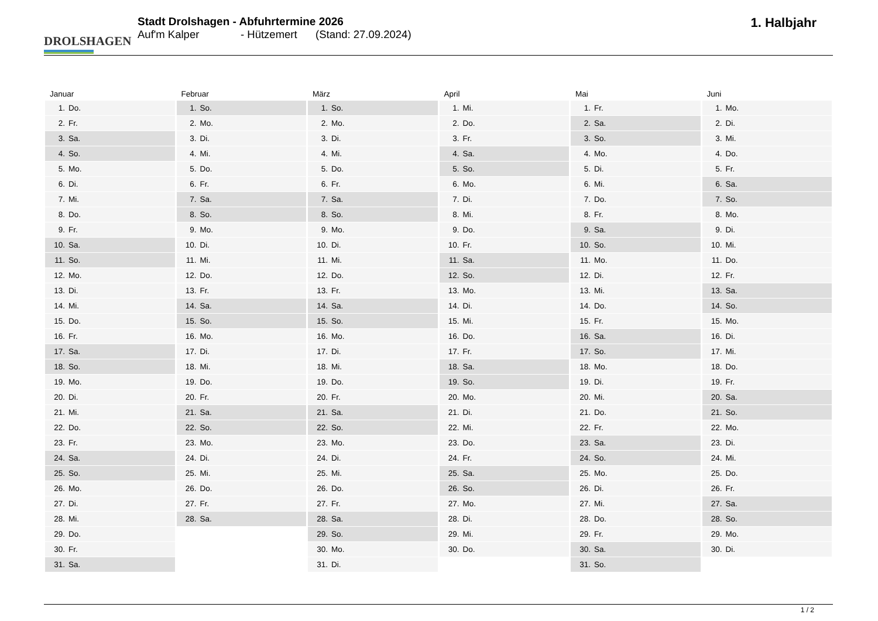DROLSHAGEN
Stadt Drolshagen - Abfuhrtermine 2026
Auf'm Kalper - Hützemert (Stand: 27.09.2024)
1. Halbjahr
Januar
| 1. | Do. |
| 2. | Fr. |
| 3. | Sa. |
| 4. | So. |
| 5. | Mo. |
| 6. | Di. |
| 7. | Mi. |
| 8. | Do. |
| 9. | Fr. |
| 10. | Sa. |
| 11. | So. |
| 12. | Mo. |
| 13. | Di. |
| 14. | Mi. |
| 15. | Do. |
| 16. | Fr. |
| 17. | Sa. |
| 18. | So. |
| 19. | Mo. |
| 20. | Di. |
| 21. | Mi. |
| 22. | Do. |
| 23. | Fr. |
| 24. | Sa. |
| 25. | So. |
| 26. | Mo. |
| 27. | Di. |
| 28. | Mi. |
| 29. | Do. |
| 30. | Fr. |
| 31. | Sa. |
Februar
| 1. | So. |
| 2. | Mo. |
| 3. | Di. |
| 4. | Mi. |
| 5. | Do. |
| 6. | Fr. |
| 7. | Sa. |
| 8. | So. |
| 9. | Mo. |
| 10. | Di. |
| 11. | Mi. |
| 12. | Do. |
| 13. | Fr. |
| 14. | Sa. |
| 15. | So. |
| 16. | Mo. |
| 17. | Di. |
| 18. | Mi. |
| 19. | Do. |
| 20. | Fr. |
| 21. | Sa. |
| 22. | So. |
| 23. | Mo. |
| 24. | Di. |
| 25. | Mi. |
| 26. | Do. |
| 27. | Fr. |
| 28. | Sa. |
März
| 1. | So. |
| 2. | Mo. |
| 3. | Di. |
| 4. | Mi. |
| 5. | Do. |
| 6. | Fr. |
| 7. | Sa. |
| 8. | So. |
| 9. | Mo. |
| 10. | Di. |
| 11. | Mi. |
| 12. | Do. |
| 13. | Fr. |
| 14. | Sa. |
| 15. | So. |
| 16. | Mo. |
| 17. | Di. |
| 18. | Mi. |
| 19. | Do. |
| 20. | Fr. |
| 21. | Sa. |
| 22. | So. |
| 23. | Mo. |
| 24. | Di. |
| 25. | Mi. |
| 26. | Do. |
| 27. | Fr. |
| 28. | Sa. |
| 29. | So. |
| 30. | Mo. |
| 31. | Di. |
April
| 1. | Mi. |
| 2. | Do. |
| 3. | Fr. |
| 4. | Sa. |
| 5. | So. |
| 6. | Mo. |
| 7. | Di. |
| 8. | Mi. |
| 9. | Do. |
| 10. | Fr. |
| 11. | Sa. |
| 12. | So. |
| 13. | Mo. |
| 14. | Di. |
| 15. | Mi. |
| 16. | Do. |
| 17. | Fr. |
| 18. | Sa. |
| 19. | So. |
| 20. | Mo. |
| 21. | Di. |
| 22. | Mi. |
| 23. | Do. |
| 24. | Fr. |
| 25. | Sa. |
| 26. | So. |
| 27. | Mo. |
| 28. | Di. |
| 29. | Mi. |
| 30. | Do. |
Mai
| 1. | Fr. |
| 2. | Sa. |
| 3. | So. |
| 4. | Mo. |
| 5. | Di. |
| 6. | Mi. |
| 7. | Do. |
| 8. | Fr. |
| 9. | Sa. |
| 10. | So. |
| 11. | Mo. |
| 12. | Di. |
| 13. | Mi. |
| 14. | Do. |
| 15. | Fr. |
| 16. | Sa. |
| 17. | So. |
| 18. | Mo. |
| 19. | Di. |
| 20. | Mi. |
| 21. | Do. |
| 22. | Fr. |
| 23. | Sa. |
| 24. | So. |
| 25. | Mo. |
| 26. | Di. |
| 27. | Mi. |
| 28. | Do. |
| 29. | Fr. |
| 30. | Sa. |
| 31. | So. |
Juni
| 1. | Mo. |
| 2. | Di. |
| 3. | Mi. |
| 4. | Do. |
| 5. | Fr. |
| 6. | Sa. |
| 7. | So. |
| 8. | Mo. |
| 9. | Di. |
| 10. | Mi. |
| 11. | Do. |
| 12. | Fr. |
| 13. | Sa. |
| 14. | So. |
| 15. | Mo. |
| 16. | Di. |
| 17. | Mi. |
| 18. | Do. |
| 19. | Fr. |
| 20. | Sa. |
| 21. | So. |
| 22. | Mo. |
| 23. | Di. |
| 24. | Mi. |
| 25. | Do. |
| 26. | Fr. |
| 27. | Sa. |
| 28. | So. |
| 29. | Mo. |
| 30. | Di. |
1 / 2